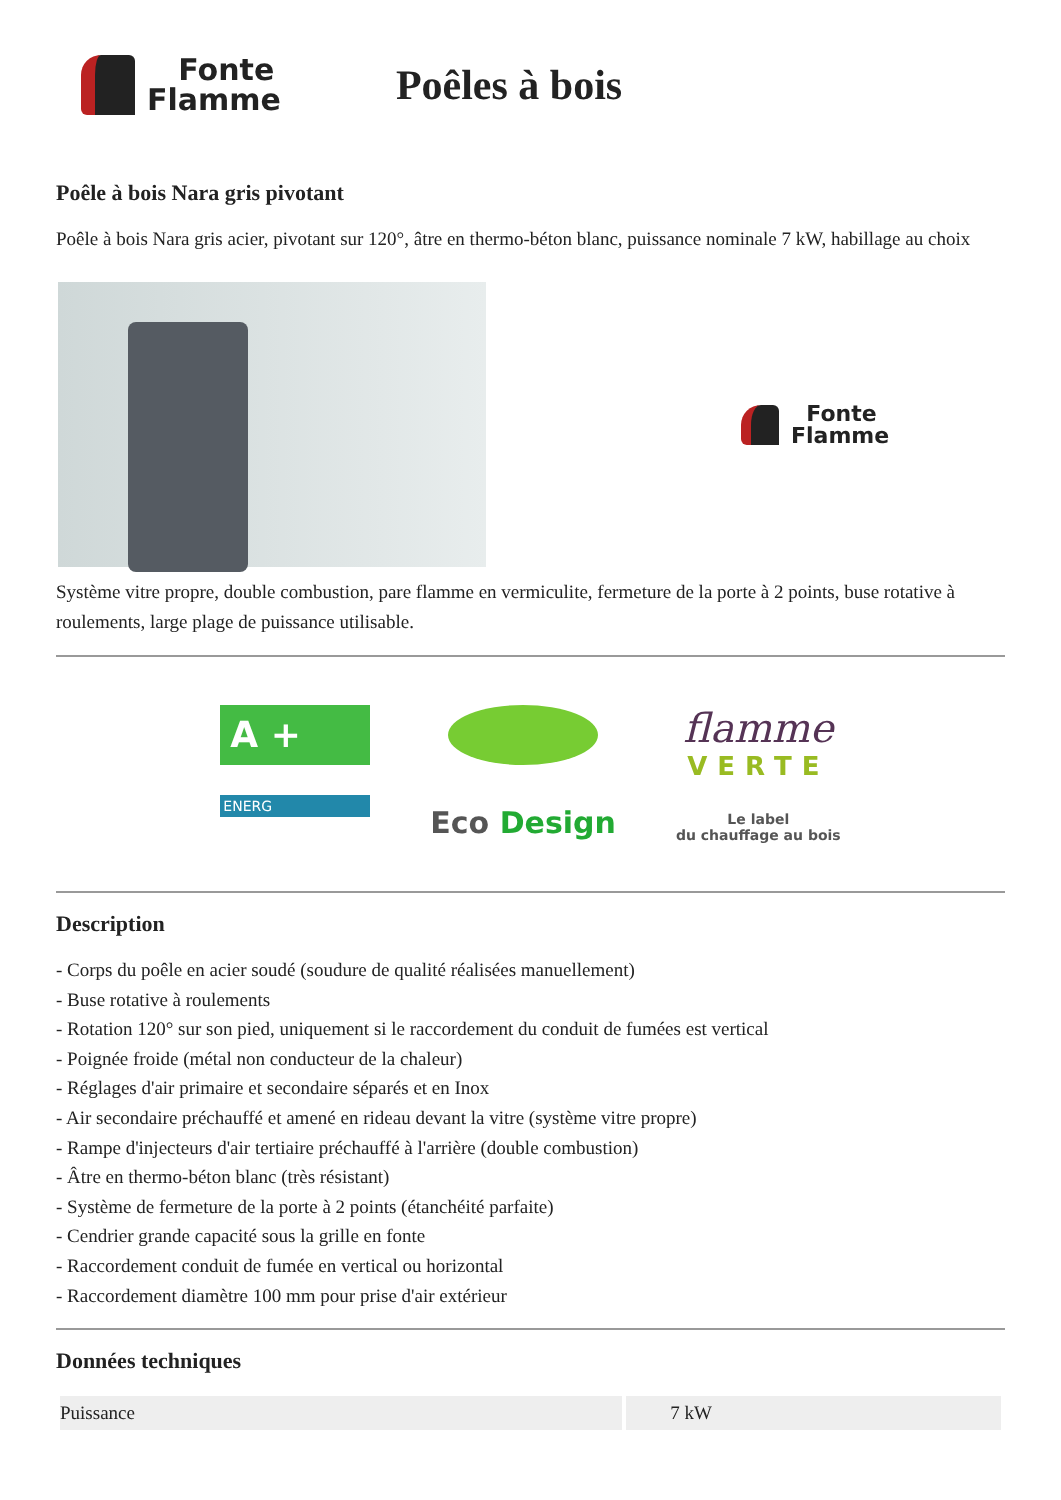Fonte
Flamme
Poêles à bois
Poêle à bois Nara gris pivotant
Poêle à bois Nara gris acier, pivotant sur 120°, âtre en thermo-béton blanc, puissance nominale 7 kW, habillage au choix
Fonte
Flamme
Système vitre propre, double combustion, pare flamme en vermiculite, fermeture de la porte à 2 points, buse rotative à roulements, large plage de puissance utilisable.
A +
ENERG
Eco Design
flamme
VERTE
Le label
du chauffage au bois
Description
- Corps du poêle en acier soudé (soudure de qualité réalisées manuellement)
- Buse rotative à roulements
- Rotation 120° sur son pied, uniquement si le raccordement du conduit de fumées est vertical
- Poignée froide (métal non conducteur de la chaleur)
- Réglages d'air primaire et secondaire séparés et en Inox
- Air secondaire préchauffé et amené en rideau devant la vitre (système vitre propre)
- Rampe d'injecteurs d'air tertiaire préchauffé à l'arrière (double combustion)
- Âtre en thermo-béton blanc (très résistant)
- Système de fermeture de la porte à 2 points (étanchéité parfaite)
- Cendrier grande capacité sous la grille en fonte
- Raccordement conduit de fumée en vertical ou horizontal
- Raccordement diamètre 100 mm pour prise d'air extérieur
Données techniques
| Puissance | 7 kW |